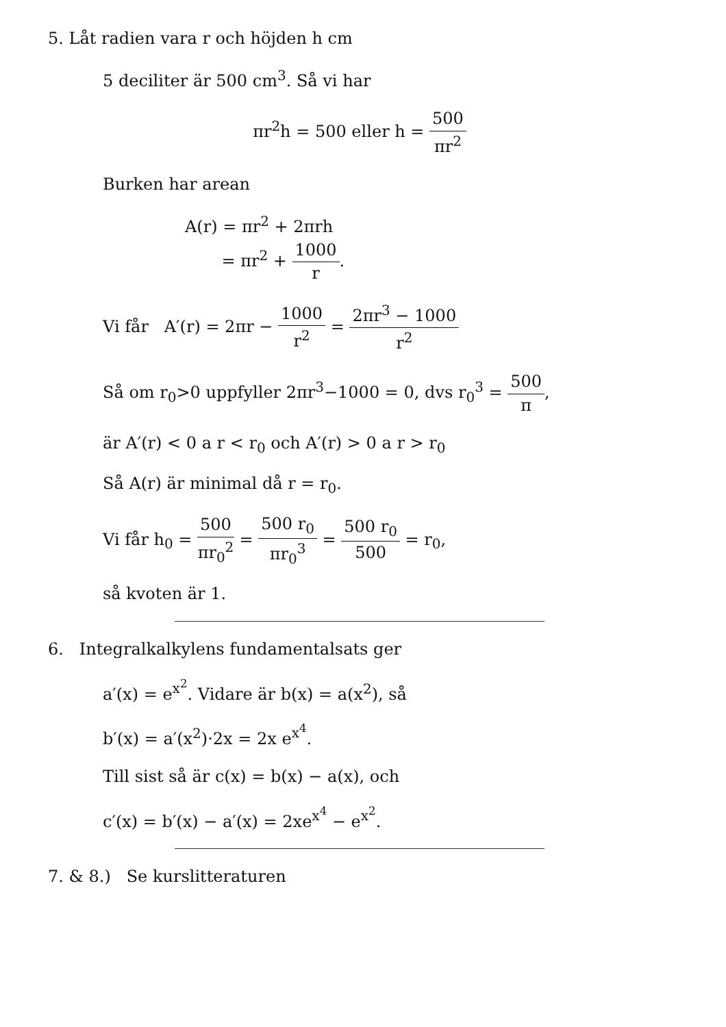5. Låt radien vara r och höjden h cm
5 deciliter är 500 cm<sup>3</sup>. Så vi har
πr<sup>2</sup>h = 500 eller h = 500 πr<sup>2</sup>
Burken har arean
A(r) = πr<sup>2</sup> + 2πrh
= πr<sup>2</sup> + 1000 r.
Vi får A′(r) = 2πr − 1000 r<sup>2</sup> = 2πr<sup>3</sup> − 1000 r<sup>2</sup>
Så om r<sub>0</sub>>0 uppfyller 2πr<sup>3</sup>−1000 = 0, dvs r<sub>0</sub><sup>3</sup> = 500 π,
är A′(r) < 0 a r < r<sub>0</sub> och A′(r) > 0 a r > r<sub>0</sub>
Så A(r) är minimal då r = r<sub>0</sub>.
Vi får h<sub>0</sub> = 500 πr<sub>0</sub><sup>2</sup> = 500 r<sub>0</sub> πr<sub>0</sub><sup>3</sup> = 500 r<sub>0</sub> 500 = r<sub>0</sub>,
så kvoten är 1.
6. Integralkalkylens fundamentalsats ger
a′(x) = e<sup>x<sup>2</sup></sup>. Vidare är b(x) = a(x<sup>2</sup>), så
b′(x) = a′(x<sup>2</sup>)·2x = 2x e<sup>x<sup>4</sup></sup>.
Till sist så är c(x) = b(x) − a(x), och
c′(x) = b′(x) − a′(x) = 2xe<sup>x<sup>4</sup></sup> − e<sup>x<sup>2</sup></sup>.
7. & 8.) Se kurslitteraturen